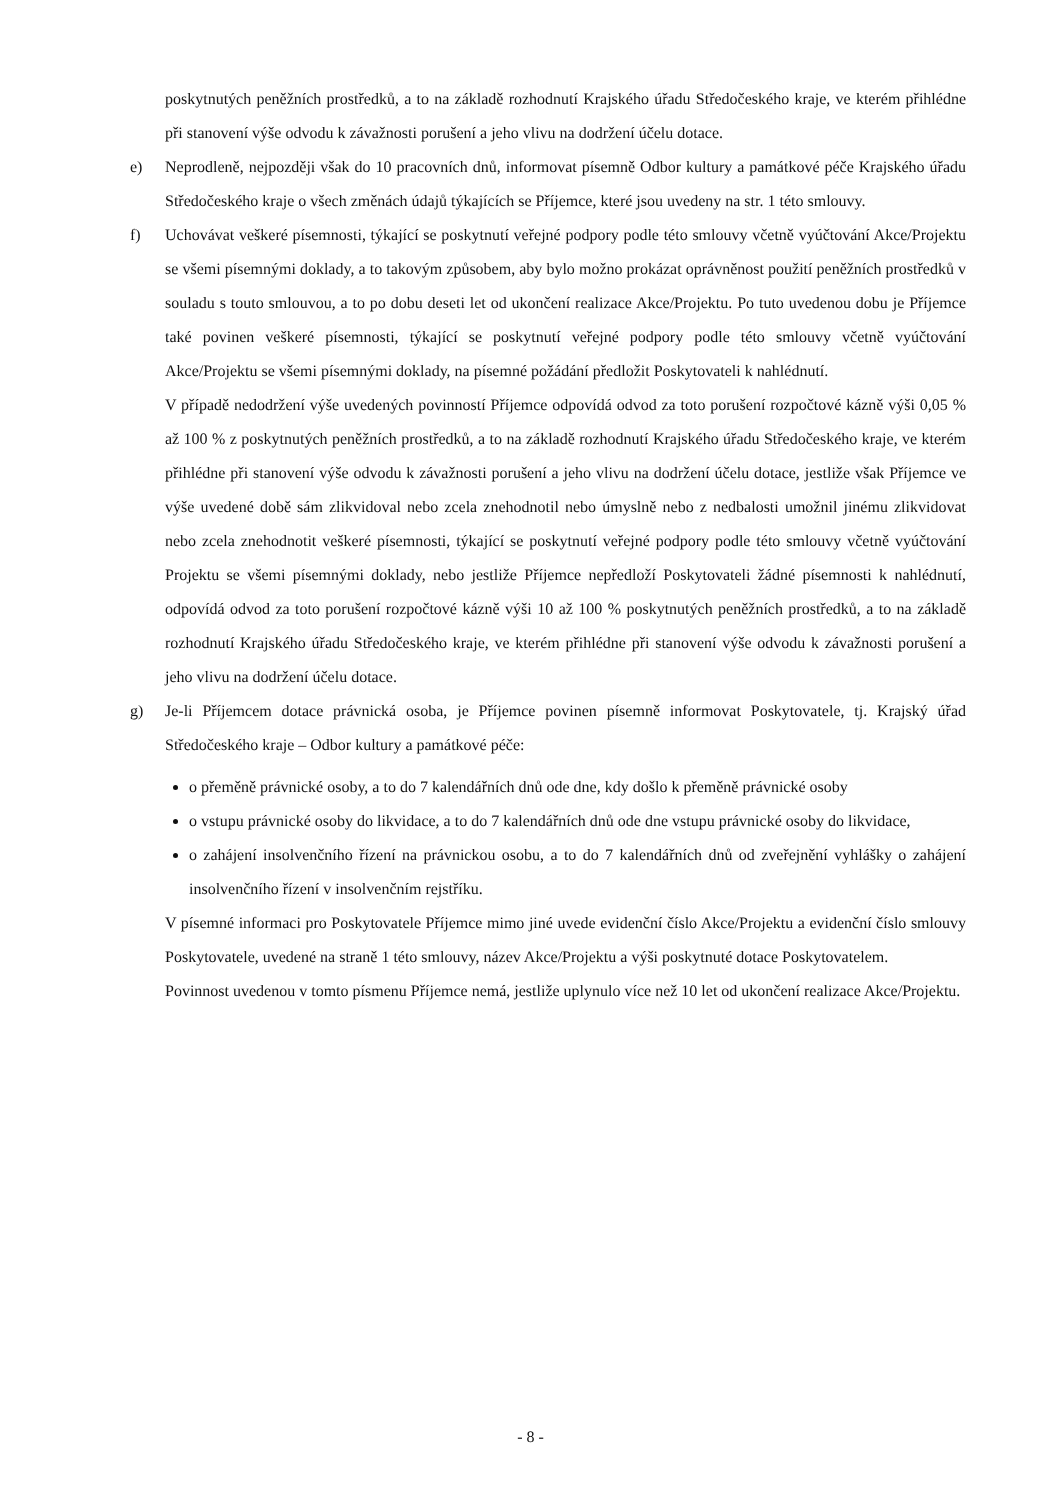poskytnutých peněžních prostředků, a to na základě rozhodnutí Krajského úřadu Středočeského kraje, ve kterém přihlédne při stanovení výše odvodu k závažnosti porušení a jeho vlivu na dodržení účelu dotace.
e) Neprodleně, nejpozději však do 10 pracovních dnů, informovat písemně Odbor kultury a památkové péče Krajského úřadu Středočeského kraje o všech změnách údajů týkajících se Příjemce, které jsou uvedeny na str. 1 této smlouvy.
f) Uchovávat veškeré písemnosti, týkající se poskytnutí veřejné podpory podle této smlouvy včetně vyúčtování Akce/Projektu se všemi písemnými doklady, a to takovým způsobem, aby bylo možno prokázat oprávněnost použití peněžních prostředků v souladu s touto smlouvou, a to po dobu deseti let od ukončení realizace Akce/Projektu. Po tuto uvedenou dobu je Příjemce také povinen veškeré písemnosti, týkající se poskytnutí veřejné podpory podle této smlouvy včetně vyúčtování Akce/Projektu se všemi písemnými doklady, na písemné požádání předložit Poskytovateli k nahlédnutí.
V případě nedodržení výše uvedených povinností Příjemce odpovídá odvod za toto porušení rozpočtové kázně výši 0,05 % až 100 % z poskytnutých peněžních prostředků, a to na základě rozhodnutí Krajského úřadu Středočeského kraje, ve kterém přihlédne při stanovení výše odvodu k závažnosti porušení a jeho vlivu na dodržení účelu dotace, jestliže však Příjemce ve výše uvedené době sám zlikvidoval nebo zcela znehodnotil nebo úmyslně nebo z nedbalosti umožnil jinému zlikvidovat nebo zcela znehodnotit veškeré písemnosti, týkající se poskytnutí veřejné podpory podle této smlouvy včetně vyúčtování Projektu se všemi písemnými doklady, nebo jestliže Příjemce nepředloží Poskytovateli žádné písemnosti k nahlédnutí, odpovídá odvod za toto porušení rozpočtové kázně výši 10 až 100 % poskytnutých peněžních prostředků, a to na základě rozhodnutí Krajského úřadu Středočeského kraje, ve kterém přihlédne při stanovení výše odvodu k závažnosti porušení a jeho vlivu na dodržení účelu dotace.
g) Je-li Příjemcem dotace právnická osoba, je Příjemce povinen písemně informovat Poskytovatele, tj. Krajský úřad Středočeského kraje – Odbor kultury a památkové péče:
o přeměně právnické osoby, a to do 7 kalendářních dnů ode dne, kdy došlo k přeměně právnické osoby
o vstupu právnické osoby do likvidace, a to do 7 kalendářních dnů ode dne vstupu právnické osoby do likvidace,
o zahájení insolvenčního řízení na právnickou osobu, a to do 7 kalendářních dnů od zveřejnění vyhlášky o zahájení insolvenčního řízení v insolvenčním rejstříku.
V písemné informaci pro Poskytovatele Příjemce mimo jiné uvede evidenční číslo Akce/Projektu a evidenční číslo smlouvy Poskytovatele, uvedené na straně 1 této smlouvy, název Akce/Projektu a výši poskytnuté dotace Poskytovatelem.
Povinnost uvedenou v tomto písmenu Příjemce nemá, jestliže uplynulo více než 10 let od ukončení realizace Akce/Projektu.
- 8 -